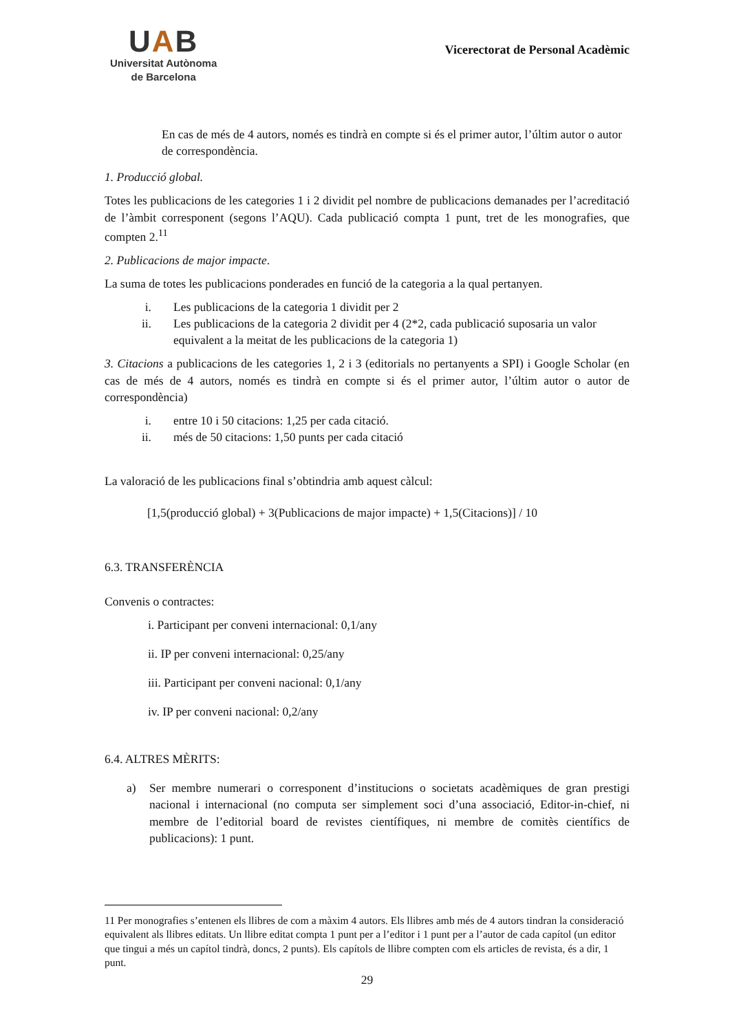UAB
Universitat Autònoma
de Barcelona
Vicerectorat de Personal Acadèmic
En cas de més de 4 autors, només es tindrà en compte si és el primer autor, l’últim autor o autor de correspondència.
1. Producció global.
Totes les publicacions de les categories 1 i 2 dividit pel nombre de publicacions demanades per l’acreditació de l’àmbit corresponent (segons l’AQU). Cada publicació compta 1 punt, tret de les monografies, que compten 2.<sup>11</sup>
2. Publicacions de major impacte.
La suma de totes les publicacions ponderades en funció de la categoria a la qual pertanyen.
i. Les publicacions de la categoria 1 dividit per 2
ii. Les publicacions de la categoria 2 dividit per 4 (2*2, cada publicació suposaria un valor equivalent a la meitat de les publicacions de la categoria 1)
3. Citacions a publicacions de les categories 1, 2 i 3 (editorials no pertanyents a SPI) i Google Scholar (en cas de més de 4 autors, només es tindrà en compte si és el primer autor, l’últim autor o autor de correspondència)
i. entre 10 i 50 citacions: 1,25 per cada citació.
ii. més de 50 citacions: 1,50 punts per cada citació
La valoració de les publicacions final s’obtindria amb aquest càlcul:
[1,5(producció global) + 3(Publicacions de major impacte) + 1,5(Citacions)] / 10
6.3. TRANSFERÈNCIA
Convenis o contractes:
i. Participant per conveni internacional: 0,1/any
ii. IP per conveni internacional: 0,25/any
iii. Participant per conveni nacional: 0,1/any
iv. IP per conveni nacional: 0,2/any
6.4. ALTRES MÈRITS:
a) Ser membre numerari o corresponent d’institucions o societats acadèmiques de gran prestigi nacional i internacional (no computa ser simplement soci d’una associació, Editor-in-chief, ni membre de l’editorial board de revistes científiques, ni membre de comitès científics de publicacions): 1 punt.
11 Per monografies s’entenen els llibres de com a màxim 4 autors. Els llibres amb més de 4 autors tindran la consideració equivalent als llibres editats. Un llibre editat compta 1 punt per a l’editor i 1 punt per a l’autor de cada capítol (un editor que tingui a més un capítol tindrà, doncs, 2 punts). Els capítols de llibre compten com els articles de revista, és a dir, 1 punt.
29